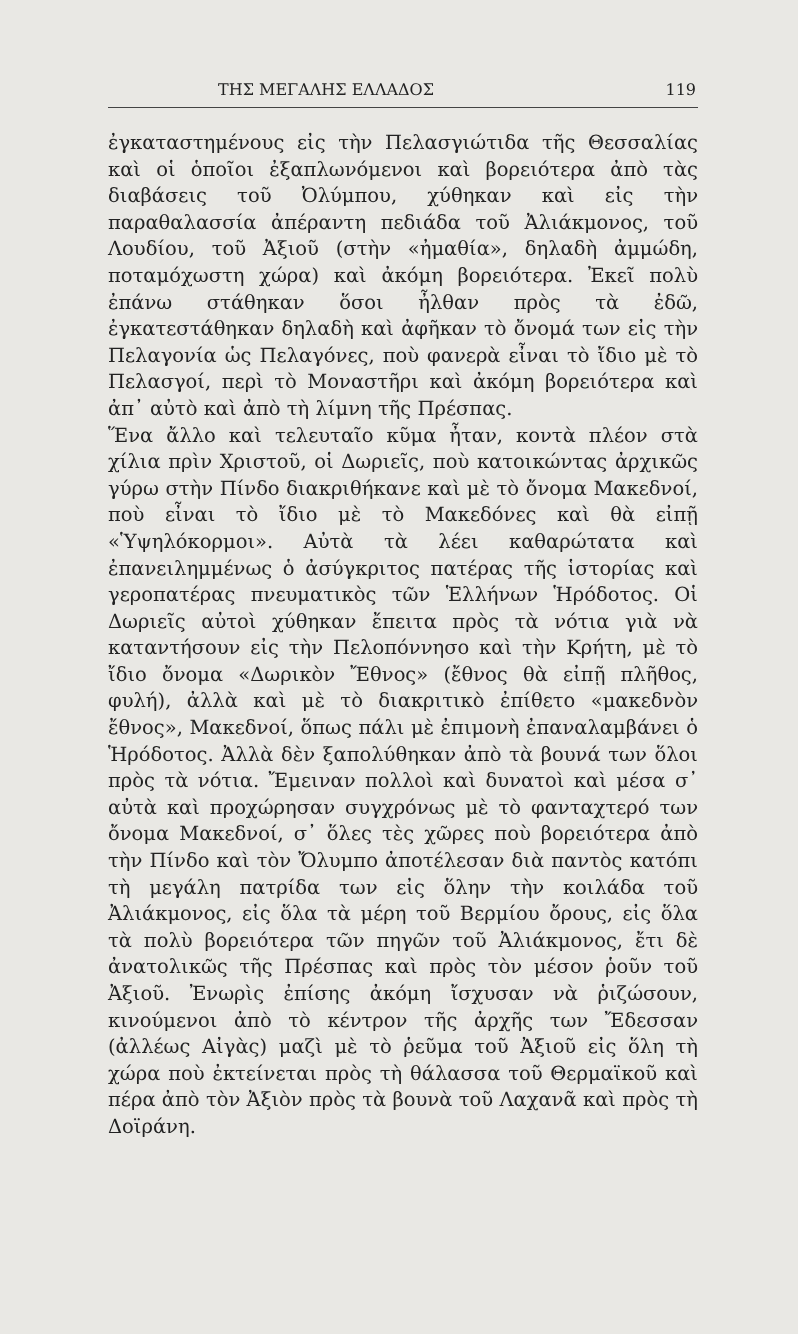ΤΗΣ ΜΕΓΑΛΗΣ ΕΛΛΑΔΟΣ 119
ἐγκαταστημένους εἰς τὴν Πελασγιώτιδα τῆς Θεσσαλίας καὶ οἱ ὁποῖοι ἐξαπλωνόμενοι καὶ βορειότερα ἀπὸ τὰς διαβάσεις τοῦ Ὀλύμπου, χύθηκαν καὶ εἰς τὴν παραθαλασσία ἀπέραντη πεδιάδα τοῦ Ἀλιάκμονος, τοῦ Λουδίου, τοῦ Ἀξιοῦ (στὴν «ἠμαθία», δηλαδὴ ἀμμώδη, ποταμόχωστη χώρα) καὶ ἀκόμη βορειότερα. Ἐκεῖ πολὺ ἐπάνω στάθηκαν ὅσοι ἦλθαν πρὸς τὰ ἐδῶ, ἐγκατεστάθηκαν δηλαδὴ καὶ ἀφῆκαν τὸ ὄνομά των εἰς τὴν Πελαγονία ὡς Πελαγόνες, ποὺ φανερὰ εἶναι τὸ ἴδιο μὲ τὸ Πελασγοί, περὶ τὸ Μοναστῆρι καὶ ἀκόμη βορειότερα καὶ ἀπ᾽ αὐτὸ καὶ ἀπὸ τὴ λίμνη τῆς Πρέσπας.
Ἕνα ἄλλο καὶ τελευταῖο κῦμα ἦταν, κοντὰ πλέον στὰ χίλια πρὶν Χριστοῦ, οἱ Δωριεῖς, ποὺ κατοικώντας ἀρχικῶς γύρω στὴν Πίνδο διακριθήκανε καὶ μὲ τὸ ὄνομα Μακεδνοί, ποὺ εἶναι τὸ ἴδιο μὲ τὸ Μακεδόνες καὶ θὰ εἰπῇ «Ὑψηλόκορμοι». Αὐτὰ τὰ λέει καθαρώτατα καὶ ἐπανειλημμένως ὁ ἀσύγκριτος πατέρας τῆς ἱστορίας καὶ γεροπατέρας πνευματικὸς τῶν Ἑλλήνων Ἡρόδοτος. Οἱ Δωριεῖς αὐτοὶ χύθηκαν ἔπειτα πρὸς τὰ νότια γιὰ νὰ καταντήσουν εἰς τὴν Πελοπόννησο καὶ τὴν Κρήτη, μὲ τὸ ἴδιο ὄνομα «Δωρικὸν Ἔθνος» (ἔθνος θὰ εἰπῇ πλῆθος, φυλή), ἀλλὰ καὶ μὲ τὸ διακριτικὸ ἐπίθετο «μακεδνὸν ἔθνος», Μακεδνοί, ὅπως πάλι μὲ ἐπιμονὴ ἐπαναλαμβάνει ὁ Ἡρόδοτος. Ἀλλὰ δὲν ξαπολύθηκαν ἀπὸ τὰ βουνά των ὅλοι πρὸς τὰ νότια. Ἔμειναν πολλοὶ καὶ δυνατοὶ καὶ μέσα σ᾽ αὐτὰ καὶ προχώρησαν συγχρόνως μὲ τὸ φανταχτερό των ὄνομα Μακεδνοί, σ᾽ ὅλες τὲς χῶρες ποὺ βορειότερα ἀπὸ τὴν Πίνδο καὶ τὸν Ὄλυμπο ἀποτέλεσαν διὰ παντὸς κατόπι τὴ μεγάλη πατρίδα των εἰς ὅλην τὴν κοιλάδα τοῦ Ἀλιάκμονος, εἰς ὅλα τὰ μέρη τοῦ Βερμίου ὄρους, εἰς ὅλα τὰ πολὺ βορειότερα τῶν πηγῶν τοῦ Ἀλιάκμονος, ἔτι δὲ ἀνατολικῶς τῆς Πρέσπας καὶ πρὸς τὸν μέσον ῥοῦν τοῦ Ἀξιοῦ. Ἐνωρὶς ἐπίσης ἀκόμη ἴσχυσαν νὰ ῥιζώσουν, κινούμενοι ἀπὸ τὸ κέντρον τῆς ἀρχῆς των Ἔδεσσαν (ἀλλέως Αἰγὰς) μαζὶ μὲ τὸ ῥεῦμα τοῦ Ἀξιοῦ εἰς ὅλη τὴ χώρα ποὺ ἐκτείνεται πρὸς τὴ θάλασσα τοῦ Θερμαϊκοῦ καὶ πέρα ἀπὸ τὸν Ἀξιὸν πρὸς τὰ βουνὰ τοῦ Λαχανᾶ καὶ πρὸς τὴ Δοϊράνη.